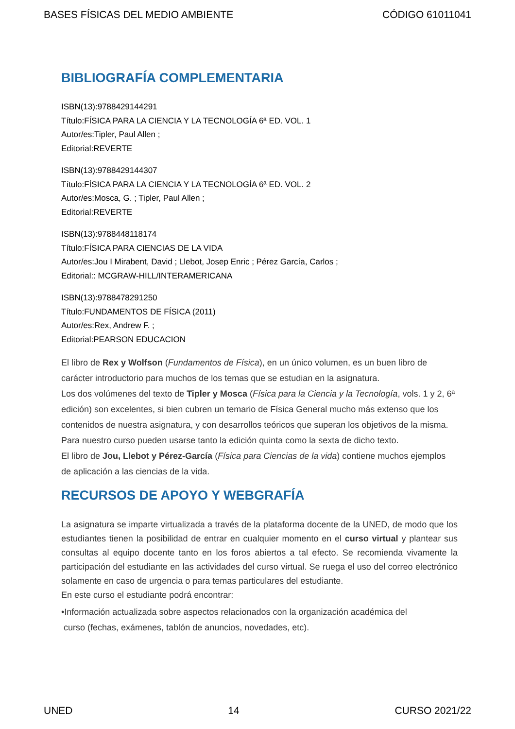BASES FÍSICAS DEL MEDIO AMBIENTE CÓDIGO 61011041
BIBLIOGRAFÍA COMPLEMENTARIA
ISBN(13):9788429144291
Título:FÍSICA PARA LA CIENCIA Y LA TECNOLOGÍA 6ª ED. VOL. 1
Autor/es:Tipler, Paul Allen ;
Editorial:REVERTE
ISBN(13):9788429144307
Título:FÍSICA PARA LA CIENCIA Y LA TECNOLOGÍA 6ª ED. VOL. 2
Autor/es:Mosca, G. ; Tipler, Paul Allen ;
Editorial:REVERTE
ISBN(13):9788448118174
Título:FÍSICA PARA CIENCIAS DE LA VIDA
Autor/es:Jou I Mirabent, David ; Llebot, Josep Enric ; Pérez García, Carlos ;
Editorial:: MCGRAW-HILL/INTERAMERICANA
ISBN(13):9788478291250
Título:FUNDAMENTOS DE FÍSICA (2011)
Autor/es:Rex, Andrew F. ;
Editorial:PEARSON EDUCACION
El libro de Rex y Wolfson (Fundamentos de Física), en un único volumen, es un buen libro de carácter introductorio para muchos de los temas que se estudian en la asignatura.
Los dos volúmenes del texto de Tipler y Mosca (Física para la Ciencia y la Tecnología, vols. 1 y 2, 6ª edición) son excelentes, si bien cubren un temario de Física General mucho más extenso que los contenidos de nuestra asignatura, y con desarrollos teóricos que superan los objetivos de la misma. Para nuestro curso pueden usarse tanto la edición quinta como la sexta de dicho texto.
El libro de Jou, Llebot y Pérez-García (Física para Ciencias de la vida) contiene muchos ejemplos de aplicación a las ciencias de la vida.
RECURSOS DE APOYO Y WEBGRAFÍA
La asignatura se imparte virtualizada a través de la plataforma docente de la UNED, de modo que los estudiantes tienen la posibilidad de entrar en cualquier momento en el curso virtual y plantear sus consultas al equipo docente tanto en los foros abiertos a tal efecto. Se recomienda vivamente la participación del estudiante en las actividades del curso virtual. Se ruega el uso del correo electrónico solamente en caso de urgencia o para temas particulares del estudiante.
En este curso el estudiante podrá encontrar:
•Información actualizada sobre aspectos relacionados con la organización académica del
curso (fechas, exámenes, tablón de anuncios, novedades, etc).
UNED 14 CURSO 2021/22